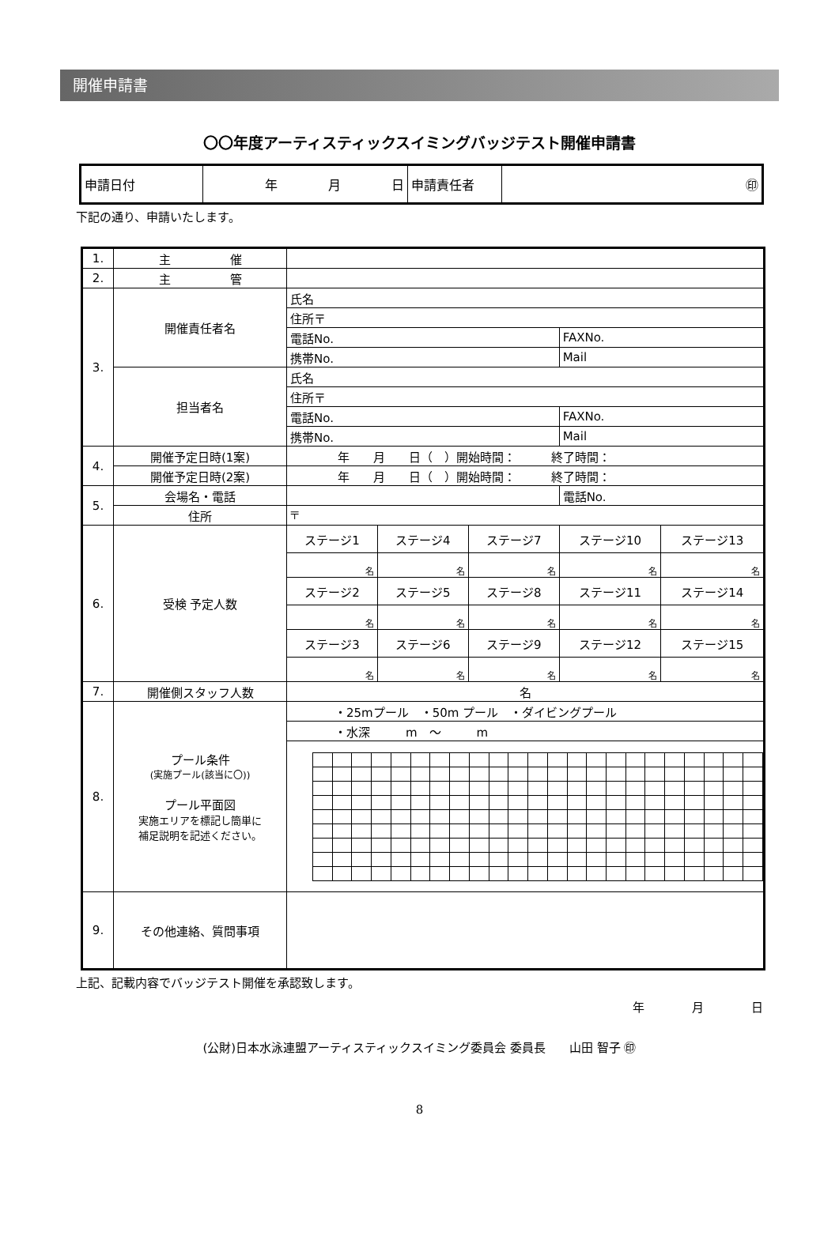開催申請書
〇〇年度アーティスティックスイミングバッジテスト開催申請書
| 申請日付 | 年 月 日 | 申請責任者 | ㊞ |
下記の通り、申請いたします。
| 1. | 主 催 | | | | | |
| 2. | 主 管 | | | | | |
| 3. | 開催責任者名 | 氏名 | | | | |
| | | 住所〒 | | | | |
| | | 電話No. | | | FAXNo. | |
| | | 携帯No. | | | Mail | |
| | 担当者名 | 氏名 | | | | |
| | | 住所〒 | | | | |
| | | 電話No. | | | FAXNo. | |
| | | 携帯No. | | | Mail | |
| 4. | 開催予定日時(1案) | 年 月 日（ ）開始時間： 終了時間： | | | | |
| | 開催予定日時(2案) | 年 月 日（ ）開始時間： 終了時間： | | | | |
| 5. | 会場名・電話 | | | | 電話No. | |
| | 住所 | 〒 | | | | |
| 6. | 受検 予定人数 | ステージ1 | ステージ4 | ステージ7 | ステージ10 | ステージ13 |
| | | 名 | 名 | 名 | 名 | 名 |
| | | ステージ2 | ステージ5 | ステージ8 | ステージ11 | ステージ14 |
| | | 名 | 名 | 名 | 名 | 名 |
| | | ステージ3 | ステージ6 | ステージ9 | ステージ12 | ステージ15 |
| | | 名 | 名 | 名 | 名 | 名 |
| 7. | 開催側スタッフ人数 | 名 | | | | |
| 8. | プール条件 (実施プール(該当に〇)) プール平面図 実施エリアを標記し簡単に 補足説明を記述ください。 | ・25mプール ・50m プール ・ダイビングプール | | | | |
| | | ・水深 m ～ m | | | | |
| 9. | その他連絡、質問事項 | | | | | |
上記、記載内容でバッジテスト開催を承認致します。
年　　　　月　　　　日
(公財)日本水泳連盟アーティスティックスイミング委員会 委員長　　山田 智子 ㊞
8